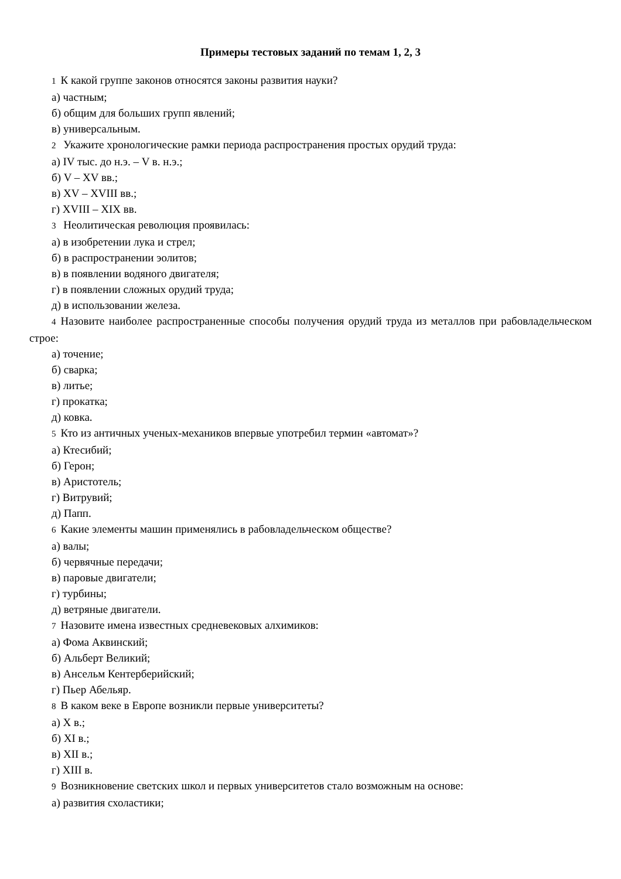Примеры тестовых заданий по темам 1, 2, 3
1 К какой группе законов относятся законы развития науки?
а) частным;
б) общим для больших групп явлений;
в) универсальным.
2 Укажите хронологические рамки периода распространения простых орудий труда:
а) IV тыс. до н.э. – V в. н.э.;
б) V – XV вв.;
в) XV – XVIII вв.;
г) XVIII – XIX вв.
3 Неолитическая революция проявилась:
а) в изобретении лука и стрел;
б) в распространении эолитов;
в) в появлении водяного двигателя;
г) в появлении сложных орудий труда;
д) в использовании железа.
4 Назовите наиболее распространенные способы получения орудий труда из металлов при рабовладельческом строе:
а) точение;
б) сварка;
в) литье;
г) прокатка;
д) ковка.
5 Кто из античных ученых-механиков впервые употребил термин «автомат»?
а) Ктесибий;
б) Герон;
в) Аристотель;
г) Витрувий;
д) Папп.
6 Какие элементы машин применялись в рабовладельческом обществе?
а) валы;
б) червячные передачи;
в) паровые двигатели;
г) турбины;
д) ветряные двигатели.
7 Назовите имена известных средневековых алхимиков:
а) Фома Аквинский;
б) Альберт Великий;
в) Ансельм Кентерберийский;
г) Пьер Абельяр.
8 В каком веке в Европе возникли первые университеты?
а) X в.;
б) XI в.;
в) XII в.;
г) XIII в.
9 Возникновение светских школ и первых университетов стало возможным на основе:
а) развития схоластики;